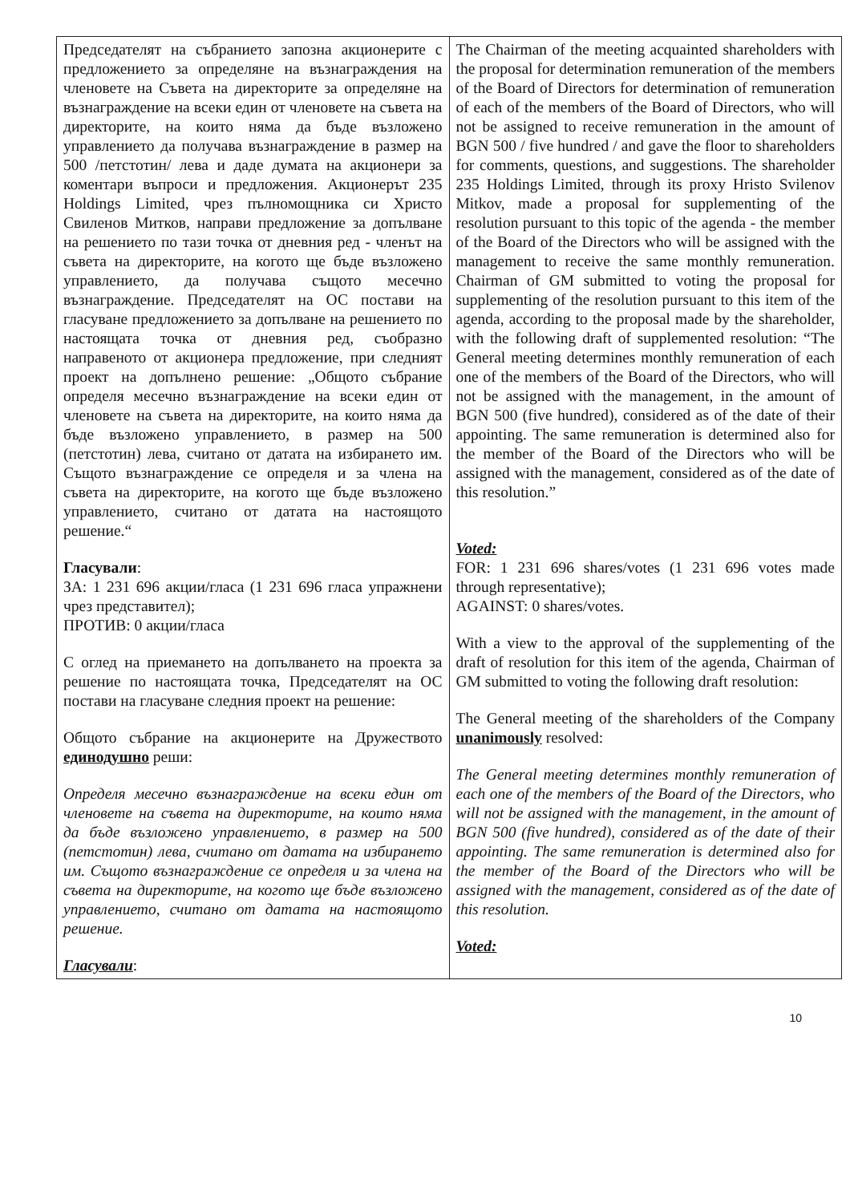| Председателят на събранието запозна акционерите с предложението за определяне на възнаграждения на членовете на Съвета на директорите за определяне на възнаграждение на всеки един от членовете на съвета на директорите, на които няма да бъде възложено управлението да получава възнаграждение в размер на 500 /петстотин/ лева и даде думата на акционери за коментари въпроси и предложения. Акционерът 235 Holdings Limited, чрез пълномощника си Христо Свиленов Митков, направи предложение за допълване на решението по тази точка от дневния ред - членът на съвета на директорите, на когото ще бъде възложено управлението, да получава същото месечно възнаграждение. Председателят на ОС постави на гласуване предложението за допълване на решението по настоящата точка от дневния ред, съобразно направеното от акционера предложение, при следният проект на допълнено решение: „Общото събрание определя месечно възнаграждение на всеки един от членовете на съвета на директорите, на които няма да бъде възложено управлението, в размер на 500 (петстотин) лева, считано от датата на избирането им. Същото възнаграждение се определя и за члена на съвета на директорите, на когото ще бъде възложено управлението, считано от датата на настоящото решение.“ Гласували : ЗА: 1 231 696 акции/гласа (1 231 696 гласа упражнени чрез представител); ПРОТИВ: 0 акции/гласа С оглед на приемането на допълването на проекта за решение по настоящата точка, Председателят на ОС постави на гласуване следния проект на решение: Общото събрание на акционерите на Дружеството единодушно реши: Определя месечно възнаграждение на всеки един от членовете на съвета на директорите, на които няма да бъде възложено управлението, в размер на 500 (петстотин) лева, считано от датата на избирането им. Същото възнаграждение се определя и за члена на съвета на директорите, на когото ще бъде възложено управлението, считано от датата на настоящото решение. Гласували : | The Chairman of the meeting acquainted shareholders with the proposal for determination remuneration of the members of the Board of Directors for determination of remuneration of each of the members of the Board of Directors, who will not be assigned to receive remuneration in the amount of BGN 500 / five hundred / and gave the floor to shareholders for comments, questions, and suggestions. The shareholder 235 Holdings Limited, through its proxy Hristo Svilenov Mitkov, made a proposal for supplementing of the resolution pursuant to this topic of the agenda - the member of the Board of the Directors who will be assigned with the management to receive the same monthly remuneration. Chairman of GM submitted to voting the proposal for supplementing of the resolution pursuant to this item of the agenda, according to the proposal made by the shareholder, with the following draft of supplemented resolution: “The General meeting determines monthly remuneration of each one of the members of the Board of the Directors, who will not be assigned with the management, in the amount of BGN 500 (five hundred), considered as of the date of their appointing. The same remuneration is determined also for the member of the Board of the Directors who will be assigned with the management, considered as of the date of this resolution.” Voted: FOR: 1 231 696 shares/votes (1 231 696 votes made through representative); AGAINST: 0 shares/votes. With a view to the approval of the supplementing of the draft of resolution for this item of the agenda, Chairman of GM submitted to voting the following draft resolution: The General meeting of the shareholders of the Company unanimously resolved: The General meeting determines monthly remuneration of each one of the members of the Board of the Directors, who will not be assigned with the management, in the amount of BGN 500 (five hundred), considered as of the date of their appointing. The same remuneration is determined also for the member of the Board of the Directors who will be assigned with the management, considered as of the date of this resolution. Voted: |
10